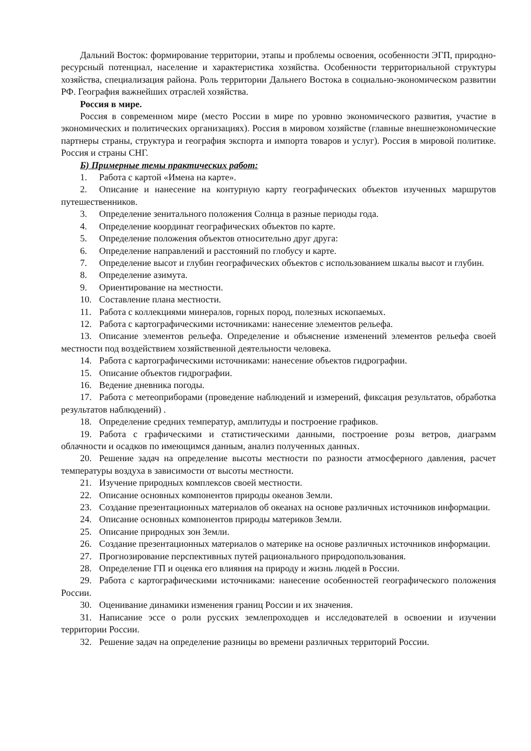Дальний Восток: формирование территории, этапы и проблемы освоения, особенности ЭГП, природно-ресурсный потенциал, население и характеристика хозяйства. Особенности территориальной структуры хозяйства, специализация района. Роль территории Дальнего Востока в социально-экономическом развитии РФ. География важнейших отраслей хозяйства.
Россия в мире.
Россия в современном мире (место России в мире по уровню экономического развития, участие в экономических и политических организациях). Россия в мировом хозяйстве (главные внешнеэкономические партнеры страны, структура и география экспорта и импорта товаров и услуг). Россия в мировой политике. Россия и страны СНГ.
Б) Примерные темы практических работ:
1. Работа с картой «Имена на карте».
2. Описание и нанесение на контурную карту географических объектов изученных маршрутов путешественников.
3. Определение зенитального положения Солнца в разные периоды года.
4. Определение координат географических объектов по карте.
5. Определение положения объектов относительно друг друга:
6. Определение направлений и расстояний по глобусу и карте.
7. Определение высот и глубин географических объектов с использованием шкалы высот и глубин.
8. Определение азимута.
9. Ориентирование на местности.
10. Составление плана местности.
11. Работа с коллекциями минералов, горных пород, полезных ископаемых.
12. Работа с картографическими источниками: нанесение элементов рельефа.
13. Описание элементов рельефа. Определение и объяснение изменений элементов рельефа своей местности под воздействием хозяйственной деятельности человека.
14. Работа с картографическими источниками: нанесение объектов гидрографии.
15. Описание объектов гидрографии.
16. Ведение дневника погоды.
17. Работа с метеоприборами (проведение наблюдений и измерений, фиксация результатов, обработка результатов наблюдений) .
18. Определение средних температур, амплитуды и построение графиков.
19. Работа с графическими и статистическими данными, построение розы ветров, диаграмм облачности и осадков по имеющимся данным, анализ полученных данных.
20. Решение задач на определение высоты местности по разности атмосферного давления, расчет температуры воздуха в зависимости от высоты местности.
21. Изучение природных комплексов своей местности.
22. Описание основных компонентов природы океанов Земли.
23. Создание презентационных материалов об океанах на основе различных источников информации.
24. Описание основных компонентов природы материков Земли.
25. Описание природных зон Земли.
26. Создание презентационных материалов о материке на основе различных источников информации.
27. Прогнозирование перспективных путей рационального природопользования.
28. Определение ГП и оценка его влияния на природу и жизнь людей в России.
29. Работа с картографическими источниками: нанесение особенностей географического положения России.
30. Оценивание динамики изменения границ России и их значения.
31. Написание эссе о роли русских землепроходцев и исследователей в освоении и изучении территории России.
32. Решение задач на определение разницы во времени различных территорий России.